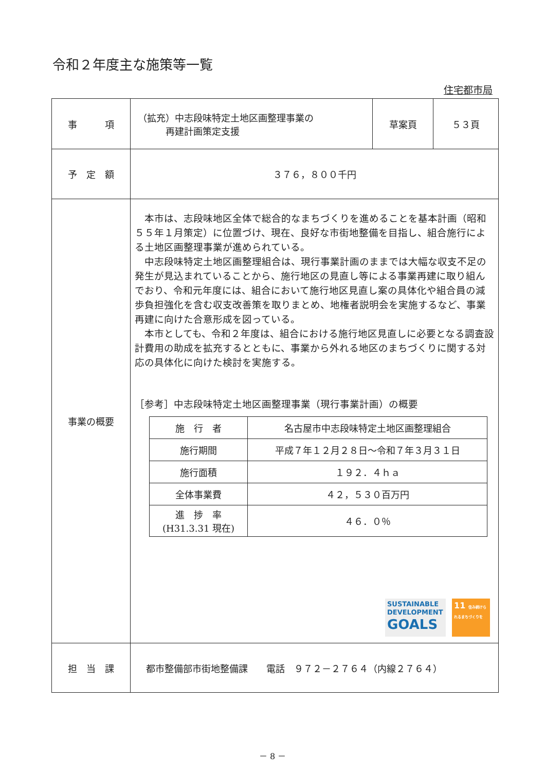令和２年度主な施策等一覧
住宅都市局
| 事 項 | （拡充）中志段味特定土地区画整理事業の 再建計画策定支援 | 草案頁 | ５３頁 |
| 予 定 額 | ３７６，８００千円 | | |
| 事業の概要 | 本市は、志段味地区全体で総合的なまちづくりを進めることを基本計画（昭和５５年１月策定）に位置づけ、現在、良好な市街地整備を目指し、組合施行による土地区画整理事業が進められている。 中志段味特定土地区画整理組合は、現行事業計画のままでは大幅な収支不足の発生が見込まれていることから、施行地区の見直し等による事業再建に取り組んでおり、令和元年度には、組合において施行地区見直し案の具体化や組合員の減歩負担強化を含む収支改善策を取りまとめ、地権者説明会を実施するなど、事業再建に向けた合意形成を図っている。 本市としても、令和２年度は、組合における施行地区見直しに必要となる調査設計費用の助成を拡充するとともに、事業から外れる地区のまちづくりに関する対応の具体化に向けた検討を実施する。 ［参考］中志段味特定土地区画整理事業（現行事業計画）の概要 / 施 行 者 / 名古屋市中志段味特定土地区画整理組合 / / 施行期間 / 平成７年１２月２８日～令和７年３月３１日 / / 施行面積 / １９２．４ｈａ / / 全体事業費 / ４２，５３０百万円 / / 進 捗 率 (H31.3.31 現在) / ４６．０％ / SUSTAINABLE DEVELOPMENT GOALS 11 住み続けられるまちづくりを | | |
| 担 当 課 | 都市整備部市街地整備課 電話 ９７２－２７６４（内線２７６４） | | |
－ 8 －